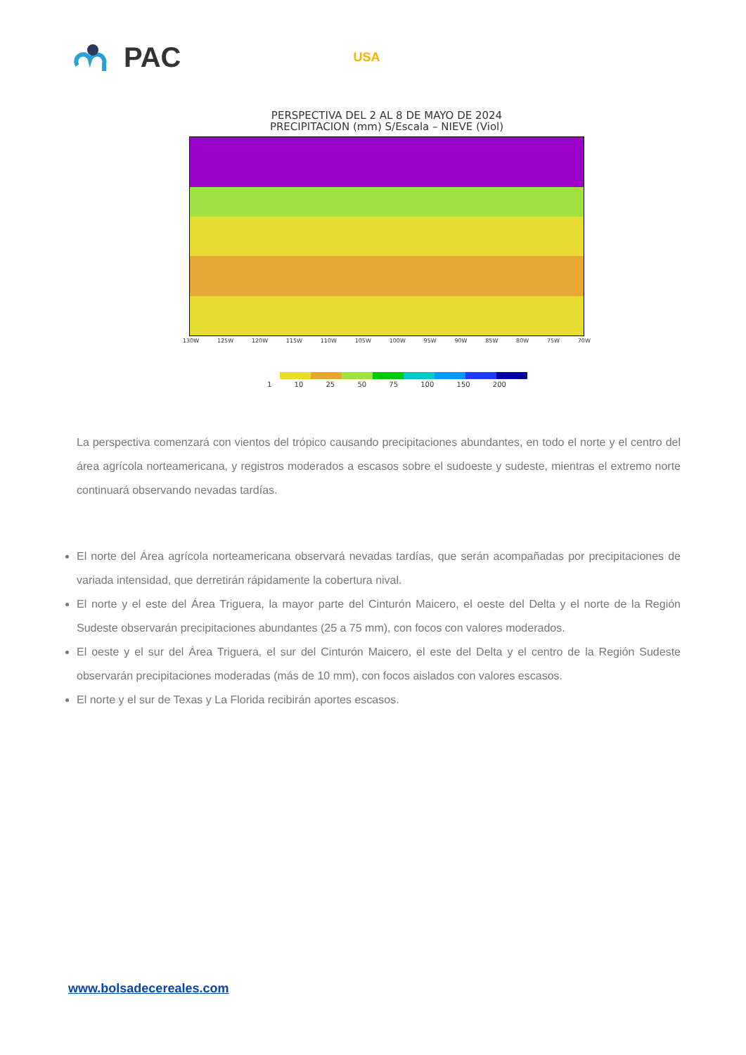PAC USA
PERSPECTIVA DEL 2 AL 8 DE MAYO DE 2024
PRECIPITACION (mm) S/Escala – NIEVE (Viol)
130W 125W 120W 115W 110W 105W 100W 95W 90W 85W 80W 75W 70W
1 10 25 50 75 100 150 200
La perspectiva comenzará con vientos del trópico causando precipitaciones abundantes, en todo el norte y el centro del área agrícola norteamericana, y registros moderados a escasos sobre el sudoeste y sudeste, mientras el extremo norte continuará observando nevadas tardías.
El norte del Área agrícola norteamericana observará nevadas tardías, que serán acompañadas por precipitaciones de variada intensidad, que derretirán rápidamente la cobertura nival.
El norte y el este del Área Triguera, la mayor parte del Cinturón Maicero, el oeste del Delta y el norte de la Región Sudeste observarán precipitaciones abundantes (25 a 75 mm), con focos con valores moderados.
El oeste y el sur del Área Triguera, el sur del Cinturón Maicero, el este del Delta y el centro de la Región Sudeste observarán precipitaciones moderadas (más de 10 mm), con focos aislados con valores escasos.
El norte y el sur de Texas y La Florida recibirán aportes escasos.
www.bolsadecereales.com